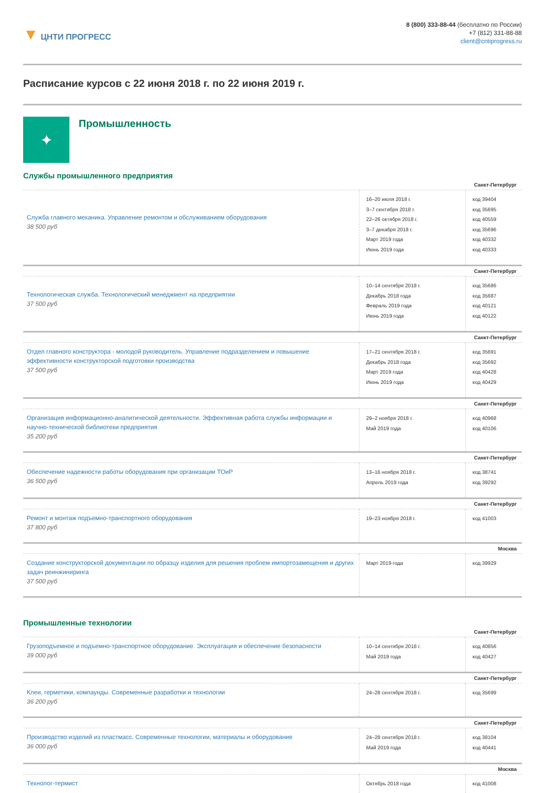▼ ЦНТИ ПРОГРЕСС
8 (800) 333-88-44 (бесплатно по России)
+7 (812) 331-88-88
client@cntiprogress.ru
Расписание курсов с 22 июня 2018 г. по 22 июня 2019 г.
✦
Промышленность
Службы промышленного предприятия
| Санкт-Петербург | | |
| Служба главного механика. Управление ремонтом и обслуживанием оборудования 38 500 руб | 16–20 июля 2018 г. 3–7 сентября 2018 г. 22–26 октября 2018 г. 3–7 декабря 2018 г. Март 2019 года Июнь 2019 года | код 39404 код 35695 код 40559 код 35696 код 40332 код 40333 |
| Санкт-Петербург | | |
| Технологическая служба. Технологический менеджмент на предприятии 37 500 руб | 10–14 сентября 2018 г. Декабрь 2018 года Февраль 2019 года Июнь 2019 года | код 35686 код 35687 код 40121 код 40122 |
| Санкт-Петербург | | |
| Отдел главного конструктора - молодой руководитель. Управление подразделением и повышение эффективности конструкторской подготовки производства 37 500 руб | 17–21 сентября 2018 г. Декабрь 2018 года Март 2019 года Июнь 2019 года | код 35691 код 35692 код 40428 код 40429 |
| Санкт-Петербург | | |
| Организация информационно-аналитической деятельности. Эффективная работа службы информации и научно-технической библиотеки предприятия 35 200 руб | 29–2 ноября 2018 г. Май 2019 года | код 40968 код 40106 |
| Санкт-Петербург | | |
| Обеспечение надежности работы оборудования при организации ТОиР 36 500 руб | 13–16 ноября 2018 г. Апрель 2019 года | код 38741 код 39292 |
| Санкт-Петербург | | |
| Ремонт и монтаж подъемно-транспортного оборудования 37 800 руб | 19–23 ноября 2018 г. | код 41003 |
| Москва | | |
| Создание конструкторской документации по образцу изделия для решения проблем импортозамещения и других задач реинжиниринга 37 500 руб | Март 2019 года | код 39929 |
Промышленные технологии
| Санкт-Петербург | | |
| Грузоподъемное и подъемно-транспортное оборудование. Эксплуатация и обеспечение безопасности 39 000 руб | 10–14 сентября 2018 г. Май 2019 года | код 40856 код 40427 |
| Санкт-Петербург | | |
| Клеи, герметики, компаунды. Современные разработки и технологии 36 200 руб | 24–28 сентября 2018 г. | код 35699 |
| Санкт-Петербург | | |
| Производство изделий из пластмасс. Современные технологии, материалы и оборудование 36 000 руб | 24–28 сентября 2018 г. Май 2019 года | код 38104 код 40441 |
| Москва | | |
| Технолог-термист | Октябрь 2018 года | код 41008 |